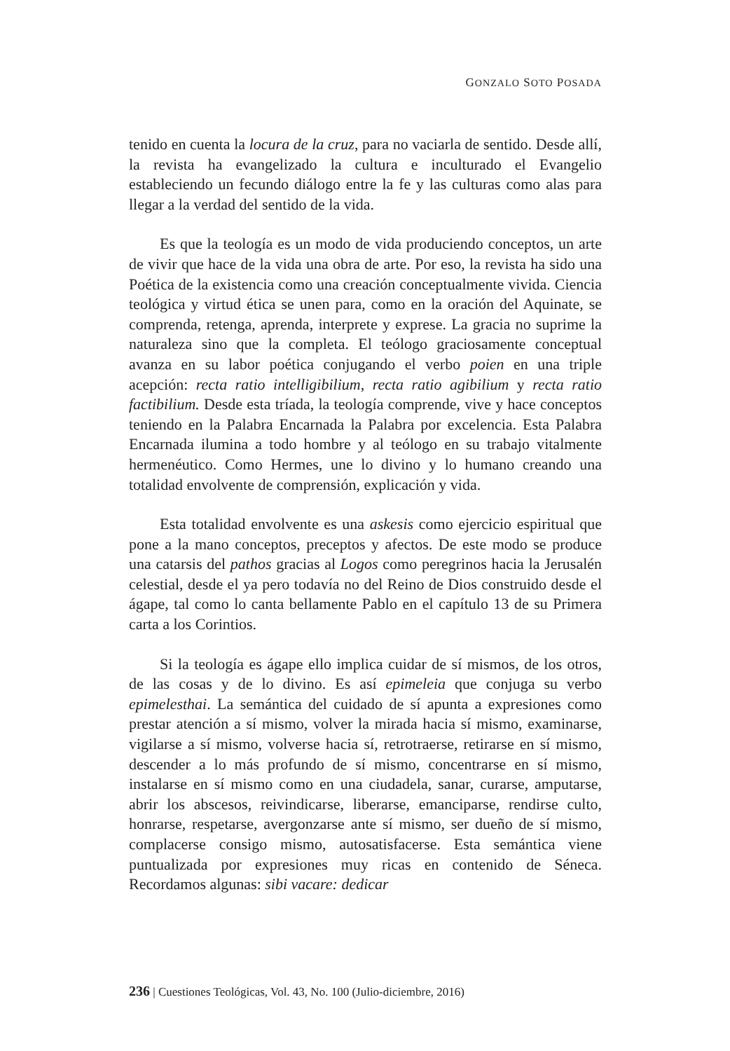GONZALO SOTO POSADA
tenido en cuenta la locura de la cruz, para no vaciarla de sentido. Desde allí, la revista ha evangelizado la cultura e inculturado el Evangelio estableciendo un fecundo diálogo entre la fe y las culturas como alas para llegar a la verdad del sentido de la vida.
Es que la teología es un modo de vida produciendo conceptos, un arte de vivir que hace de la vida una obra de arte. Por eso, la revista ha sido una Poética de la existencia como una creación conceptualmente vivida. Ciencia teológica y virtud ética se unen para, como en la oración del Aquinate, se comprenda, retenga, aprenda, interprete y exprese. La gracia no suprime la naturaleza sino que la completa. El teólogo graciosamente conceptual avanza en su labor poética conjugando el verbo poien en una triple acepción: recta ratio intelligibilium, recta ratio agibilium y recta ratio factibilium. Desde esta tríada, la teología comprende, vive y hace conceptos teniendo en la Palabra Encarnada la Palabra por excelencia. Esta Palabra Encarnada ilumina a todo hombre y al teólogo en su trabajo vitalmente hermenéutico. Como Hermes, une lo divino y lo humano creando una totalidad envolvente de comprensión, explicación y vida.
Esta totalidad envolvente es una askesis como ejercicio espiritual que pone a la mano conceptos, preceptos y afectos. De este modo se produce una catarsis del pathos gracias al Logos como peregrinos hacia la Jerusalén celestial, desde el ya pero todavía no del Reino de Dios construido desde el ágape, tal como lo canta bellamente Pablo en el capítulo 13 de su Primera carta a los Corintios.
Si la teología es ágape ello implica cuidar de sí mismos, de los otros, de las cosas y de lo divino. Es así epimeleia que conjuga su verbo epimelesthai. La semántica del cuidado de sí apunta a expresiones como prestar atención a sí mismo, volver la mirada hacia sí mismo, examinarse, vigilarse a sí mismo, volverse hacia sí, retrotraerse, retirarse en sí mismo, descender a lo más profundo de sí mismo, concentrarse en sí mismo, instalarse en sí mismo como en una ciudadela, sanar, curarse, amputarse, abrir los abscesos, reivindicarse, liberarse, emanciparse, rendirse culto, honrarse, respetarse, avergonzarse ante sí mismo, ser dueño de sí mismo, complacerse consigo mismo, autosatisfacerse. Esta semántica viene puntualizada por expresiones muy ricas en contenido de Séneca. Recordamos algunas: sibi vacare: dedicar
236 | Cuestiones Teológicas, Vol. 43, No. 100 (Julio-diciembre, 2016)